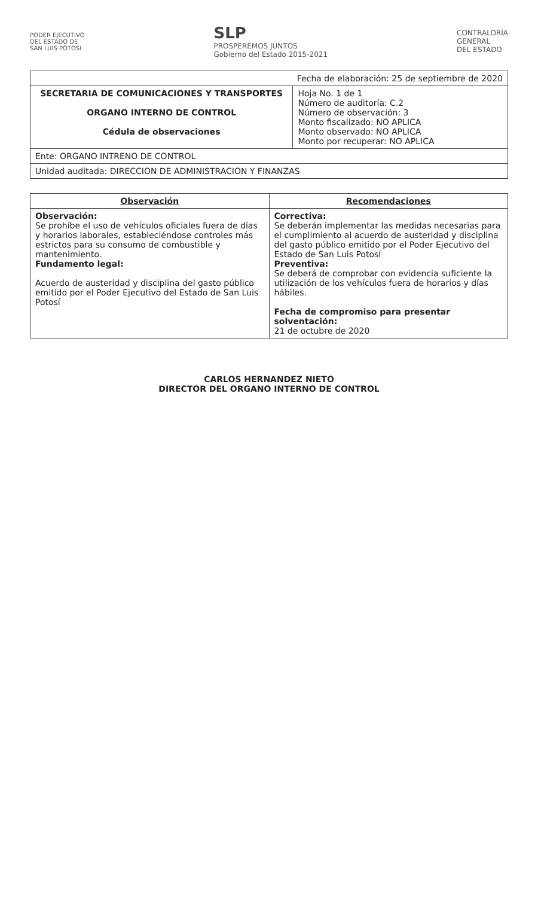PODER EJECUTIVO
DEL ESTADO DE
SAN LUIS POTOSI
SLP
PROSPEREMOS JUNTOS
Gobierno del Estado 2015-2021
CONTRALORÍA
GENERAL
DEL ESTADO
| Fecha de elaboración: 25 de septiembre de 2020 | |
| SECRETARIA DE COMUNICACIONES Y TRANSPORTES ORGANO INTERNO DE CONTROL Cédula de observaciones | Hoja No. 1 de 1 Número de auditoría: C.2 Número de observación: 3 Monto fiscalizado: NO APLICA Monto observado: NO APLICA Monto por recuperar: NO APLICA |
| Ente: ORGANO INTRENO DE CONTROL | |
| Unidad auditada: DIRECCION DE ADMINISTRACION Y FINANZAS | |
| Observación | Recomendaciones |
| --- | --- |
| Observación: Se prohíbe el uso de vehículos oficiales fuera de días y horarios laborales, estableciéndose controles más estrictos para su consumo de combustible y mantenimiento. Fundamento legal: Acuerdo de austeridad y disciplina del gasto público emitido por el Poder Ejecutivo del Estado de San Luis Potosí | Correctiva: Se deberán implementar las medidas necesarias para el cumplimiento al acuerdo de austeridad y disciplina del gasto público emitido por el Poder Ejecutivo del Estado de San Luis Potosí Preventiva: Se deberá de comprobar con evidencia suficiente la utilización de los vehículos fuera de horarios y días hábiles. Fecha de compromiso para presentar solventación: 21 de octubre de 2020 |
CARLOS HERNANDEZ NIETO
DIRECTOR DEL ORGANO INTERNO DE CONTROL